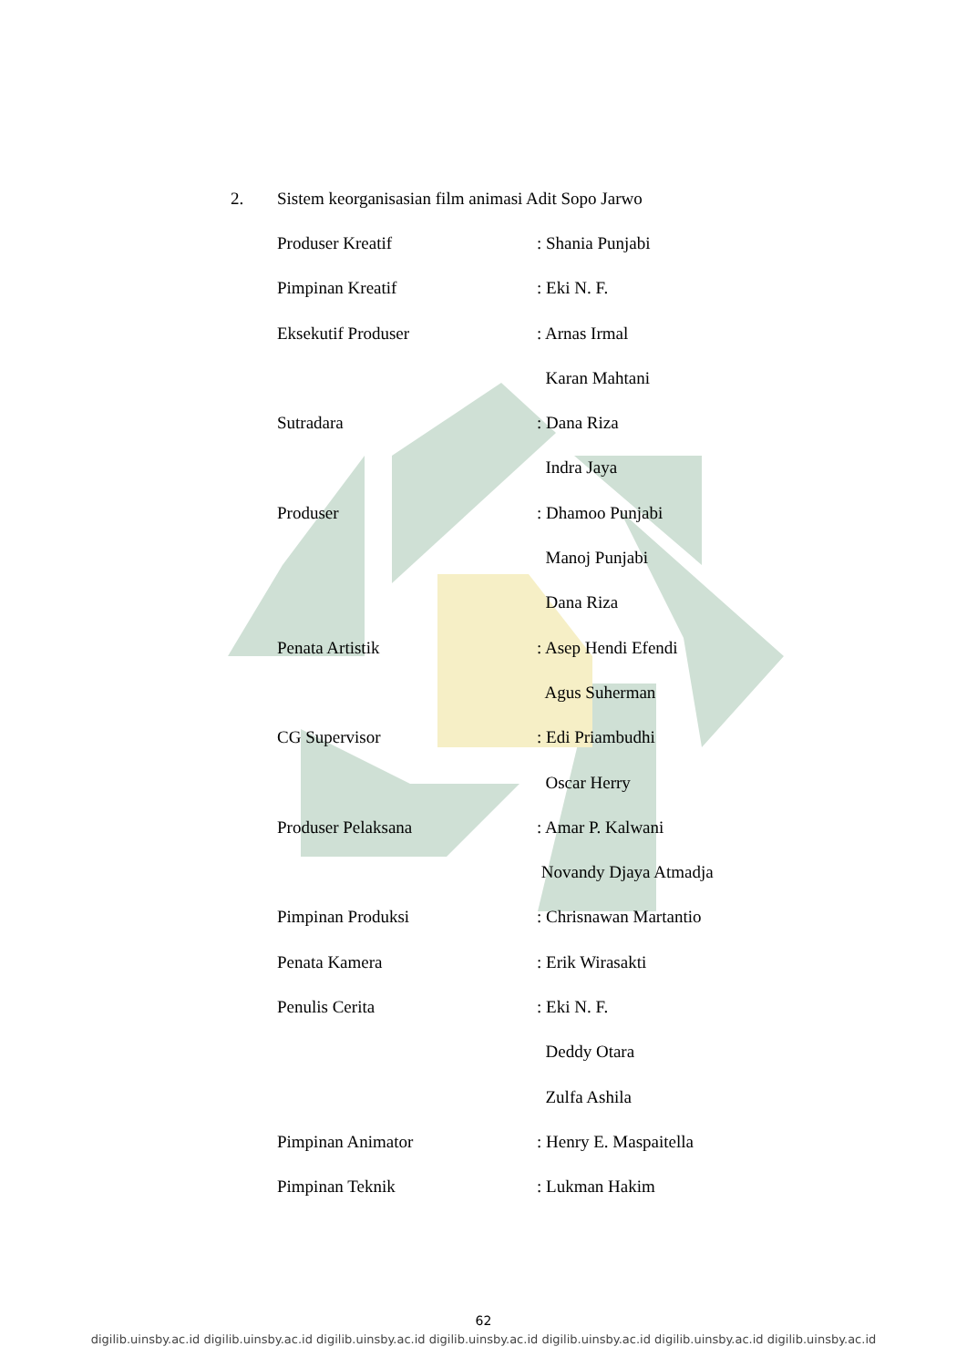2. Sistem keorganisasian film animasi Adit Sopo Jarwo
Produser Kreatif : Shania Punjabi
Pimpinan Kreatif : Eki N. F.
Eksekutif Produser : Arnas Irmal
Karan Mahtani
Sutradara : Dana Riza
Indra Jaya
Produser : Dhamoo Punjabi
Manoj Punjabi
Dana Riza
Penata Artistik : Asep Hendi Efendi
Agus Suherman
CG Supervisor : Edi Priambudhi
Oscar Herry
Produser Pelaksana : Amar P. Kalwani
Novandy Djaya Atmadja
Pimpinan Produksi : Chrisnawan Martantio
Penata Kamera : Erik Wirasakti
Penulis Cerita : Eki N. F.
Deddy Otara
Zulfa Ashila
Pimpinan Animator : Henry E. Maspaitella
Pimpinan Teknik : Lukman Hakim
62
digilib.uinsby.ac.id digilib.uinsby.ac.id digilib.uinsby.ac.id digilib.uinsby.ac.id digilib.uinsby.ac.id digilib.uinsby.ac.id digilib.uinsby.ac.id